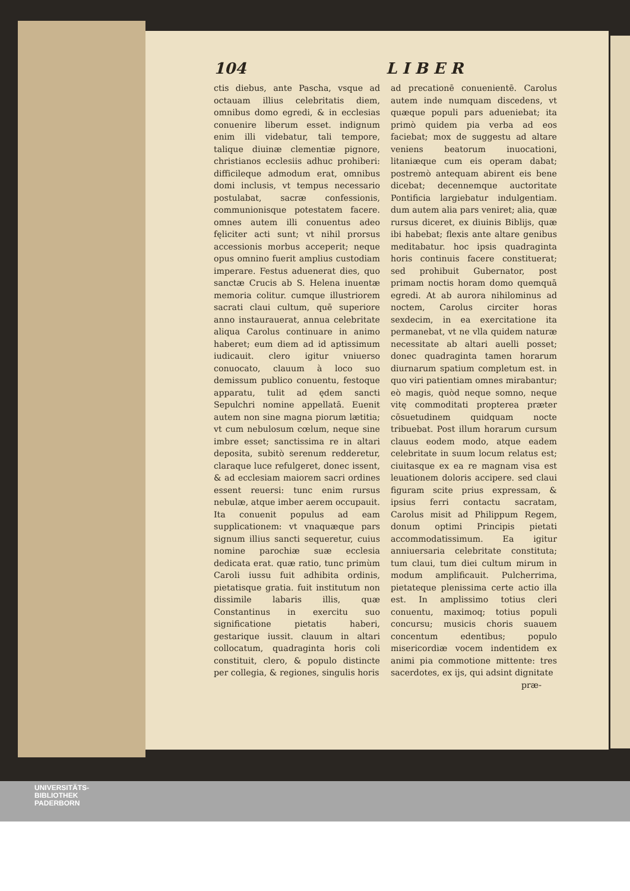104 L I B E R
ctis diebus, ante Pascha, vsque ad octauam illius celebritatis diem, omnibus domo egredi, & in ecclesias conuenire liberum esset. indignum enim illi videbatur, tali tempore, talique diuinæ clementiæ pignore, christianos ecclesiis adhuc prohiberi: difficileque admodum erat, omnibus domi inclusis, vt tempus necessario postulabat, sacræ confessionis, communionisque potestatem facere. omnes autem illi conuentus adeo fęliciter acti sunt; vt nihil prorsus accessionis morbus acceperit; neque opus omnino fuerit amplius custodiam imperare. Festus aduenerat dies, quo sanctæ Crucis ab S. Helena inuentæ memoria colitur. cumque illustriorem sacrati claui cultum, quē superiore anno instaurauerat, annua celebritate aliqua Carolus continuare in animo haberet; eum diem ad id aptissimum iudicauit. clero igitur vniuerso conuocato, clauum à loco suo demissum publico conuentu, festoque apparatu, tulit ad ędem sancti Sepulchri nomine appellatā. Euenit autem non sine magna piorum lætitia; vt cum nebulosum cœlum, neque sine imbre esset; sanctissima re in altari deposita, subitò serenum redderetur, claraque luce refulgeret, donec issent, & ad ecclesiam maiorem sacri ordines essent reuersi: tunc enim rursus nebulæ, atque imber aerem occupauit. Ita conuenit populus ad eam supplicationem: vt vnaquæque pars signum illius sancti sequeretur, cuius nomine parochiæ suæ ecclesia dedicata erat. quæ ratio, tunc primùm Caroli iussu fuit adhibita ordinis, pietatisque gratia. fuit institutum non dissimile labaris illis, quæ Constantinus in exercitu suo significatione pietatis haberi, gestarique iussit. clauum in altari collocatum, quadraginta horis coli constituit, clero, & populo distincte per collegia, & regiones, singulis horis
ad precationē conuenientē. Carolus autem inde numquam discedens, vt quæque populi pars adueniebat; ita primò quidem pia verba ad eos faciebat; mox de suggestu ad altare veniens beatorum inuocationi, litaniæque cum eis operam dabat; postremò antequam abirent eis bene dicebat; decennemque auctoritate Pontificia largiebatur indulgentiam. dum autem alia pars veniret; alia, quæ rursus diceret, ex diuinis Biblijs, quæ ibi habebat; flexis ante altare genibus meditabatur. hoc ipsis quadraginta horis continuis facere constituerat; sed prohibuit Gubernator, post primam noctis horam domo quemquā egredi. At ab aurora nihilominus ad noctem, Carolus circiter horas sexdecim, in ea exercitatione ita permanebat, vt ne vlla quidem naturæ necessitate ab altari auelli posset; donec quadraginta tamen horarum diurnarum spatium completum est. in quo viri patientiam omnes mirabantur; eò magis, quòd neque somno, neque vitę commoditati propterea præter cōsuetudinem quidquam nocte tribuebat. Post illum horarum cursum clauus eodem modo, atque eadem celebritate in suum locum relatus est; ciuitasque ex ea re magnam visa est leuationem doloris accipere. sed claui figuram scite prius expressam, & ipsius ferri contactu sacratam, Carolus misit ad Philippum Regem, donum optimi Principis pietati accommodatissimum. Ea igitur anniuersaria celebritate constituta; tum claui, tum diei cultum mirum in modum amplificauit. Pulcherrima, pietateque plenissima certe actio illa est. In amplissimo totius cleri conuentu, maximoq; totius populi concursu; musicis choris suauem concentum edentibus; populo misericordiæ vocem indentidem ex animi pia commotione mittente: tres sacerdotes, ex ijs, qui adsint dignitate
præ-
UNIVERSITÄTS-
BIBLIOTHEK
PADERBORN